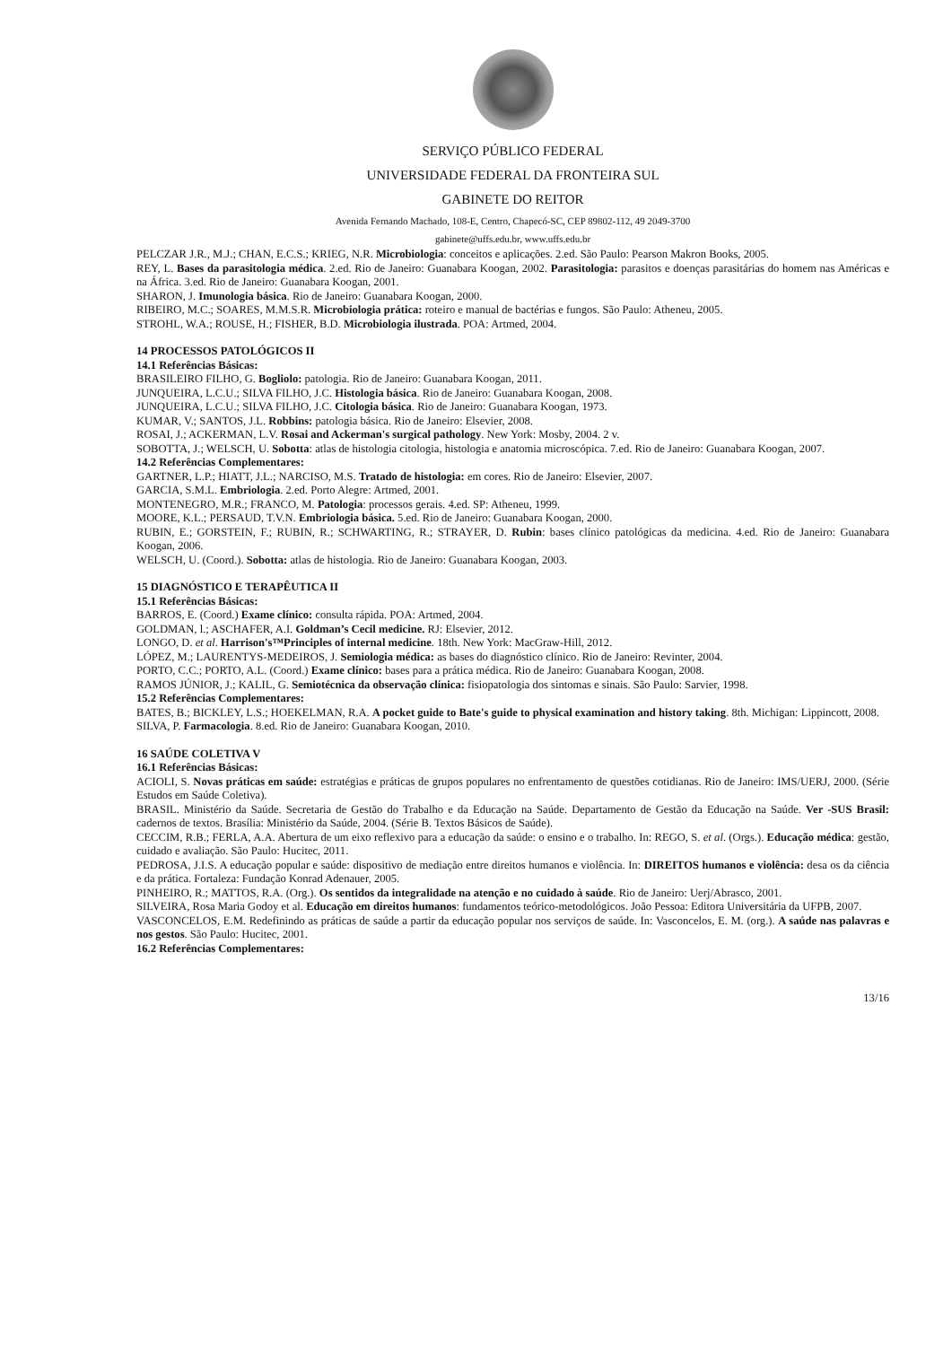SERVIÇO PÚBLICO FEDERAL
UNIVERSIDADE FEDERAL DA FRONTEIRA SUL
GABINETE DO REITOR
Avenida Fernando Machado, 108-E, Centro, Chapecó-SC, CEP 89802-112, 49 2049-3700
gabinete@uffs.edu.br, www.uffs.edu.br
PELCZAR J.R., M.J.; CHAN, E.C.S.; KRIEG, N.R. Microbiologia: conceitos e aplicações. 2.ed. São Paulo: Pearson Makron Books, 2005.
REY, L. Bases da parasitologia médica. 2.ed. Rio de Janeiro: Guanabara Koogan, 2002. Parasitologia: parasitos e doenças parasitárias do homem nas Américas e na África. 3.ed. Rio de Janeiro: Guanabara Koogan, 2001.
SHARON, J. Imunologia básica. Rio de Janeiro: Guanabara Koogan, 2000.
RIBEIRO, M.C.; SOARES, M.M.S.R. Microbiologia prática: roteiro e manual de bactérias e fungos. São Paulo: Atheneu, 2005.
STROHL, W.A.; ROUSE, H.; FISHER, B.D. Microbiologia ilustrada. POA: Artmed, 2004.
14 PROCESSOS PATOLÓGICOS II
14.1 Referências Básicas:
BRASILEIRO FILHO, G. Bogliolo: patologia. Rio de Janeiro: Guanabara Koogan, 2011.
JUNQUEIRA, L.C.U.; SILVA FILHO, J.C. Histologia básica. Rio de Janeiro: Guanabara Koogan, 2008.
JUNQUEIRA, L.C.U.; SILVA FILHO, J.C. Citologia básica. Rio de Janeiro: Guanabara Koogan, 1973.
KUMAR, V.; SANTOS, J.L. Robbins: patologia básica. Rio de Janeiro: Elsevier, 2008.
ROSAI, J.; ACKERMAN, L.V. Rosai and Ackerman's surgical pathology. New York: Mosby, 2004. 2 v.
SOBOTTA, J.; WELSCH, U. Sobotta: atlas de histologia citologia, histologia e anatomia microscópica. 7.ed. Rio de Janeiro: Guanabara Koogan, 2007.
14.2 Referências Complementares:
GARTNER, L.P.; HIATT, J.L.; NARCISO, M.S. Tratado de histologia: em cores. Rio de Janeiro: Elsevier, 2007.
GARCIA, S.M.L. Embriologia. 2.ed. Porto Alegre: Artmed, 2001.
MONTENEGRO, M.R.; FRANCO, M. Patologia: processos gerais. 4.ed. SP: Atheneu, 1999.
MOORE, K.L.; PERSAUD, T.V.N. Embriologia básica. 5.ed. Rio de Janeiro: Guanabara Koogan, 2000.
RUBIN, E.; GORSTEIN, F.; RUBIN, R.; SCHWARTING, R.; STRAYER, D. Rubin: bases clínico patológicas da medicina. 4.ed. Rio de Janeiro: Guanabara Koogan, 2006.
WELSCH, U. (Coord.). Sobotta: atlas de histologia. Rio de Janeiro: Guanabara Koogan, 2003.
15 DIAGNÓSTICO E TERAPÊUTICA II
15.1 Referências Básicas:
BARROS, E. (Coord.) Exame clínico: consulta rápida. POA: Artmed, 2004.
GOLDMAN, l.; ASCHAFER, A.I. Goldman’s Cecil medicine. RJ: Elsevier, 2012.
LONGO, D. et al. Harrison's™Principles of internal medicine. 18th. New York: MacGraw-Hill, 2012.
LÓPEZ, M.; LAURENTYS-MEDEIROS, J. Semiologia médica: as bases do diagnóstico clínico. Rio de Janeiro: Revinter, 2004.
PORTO, C.C.; PORTO, A.L. (Coord.) Exame clínico: bases para a prática médica. Rio de Janeiro: Guanabara Koogan, 2008.
RAMOS JÚNIOR, J.; KALIL, G. Semiotécnica da observação clínica: fisiopatologia dos sintomas e sinais. São Paulo: Sarvier, 1998.
15.2 Referências Complementares:
BATES, B.; BICKLEY, L.S.; HOEKELMAN, R.A. A pocket guide to Bate's guide to physical examination and history taking. 8th. Michigan: Lippincott, 2008.
SILVA, P. Farmacologia. 8.ed. Rio de Janeiro: Guanabara Koogan, 2010.
16 SAÚDE COLETIVA V
16.1 Referências Básicas:
ACIOLI, S. Novas práticas em saúde: estratégias e práticas de grupos populares no enfrentamento de questões cotidianas. Rio de Janeiro: IMS/UERJ, 2000. (Série Estudos em Saúde Coletiva).
BRASIL. Ministério da Saúde. Secretaria de Gestão do Trabalho e da Educação na Saúde. Departamento de Gestão da Educação na Saúde. Ver -SUS Brasil: cadernos de textos. Brasília: Ministério da Saúde, 2004. (Série B. Textos Básicos de Saúde).
CECCIM, R.B.; FERLA, A.A. Abertura de um eixo reflexivo para a educação da saúde: o ensino e o trabalho. In: REGO, S. et al. (Orgs.). Educação médica: gestão, cuidado e avaliação. São Paulo: Hucitec, 2011.
PEDROSA, J.I.S. A educação popular e saúde: dispositivo de mediação entre direitos humanos e violência. In: DIREITOS humanos e violência: desa os da ciência e da prática. Fortaleza: Fundação Konrad Adenauer, 2005.
PINHEIRO, R.; MATTOS, R.A. (Org.). Os sentidos da integralidade na atenção e no cuidado à saúde. Rio de Janeiro: Uerj/Abrasco, 2001.
SILVEIRA, Rosa Maria Godoy et al. Educação em direitos humanos: fundamentos teórico-metodológicos. João Pessoa: Editora Universitária da UFPB, 2007.
VASCONCELOS, E.M. Redefinindo as práticas de saúde a partir da educação popular nos serviços de saúde. In: Vasconcelos, E. M. (org.). A saúde nas palavras e nos gestos. São Paulo: Hucitec, 2001.
16.2 Referências Complementares:
13/16